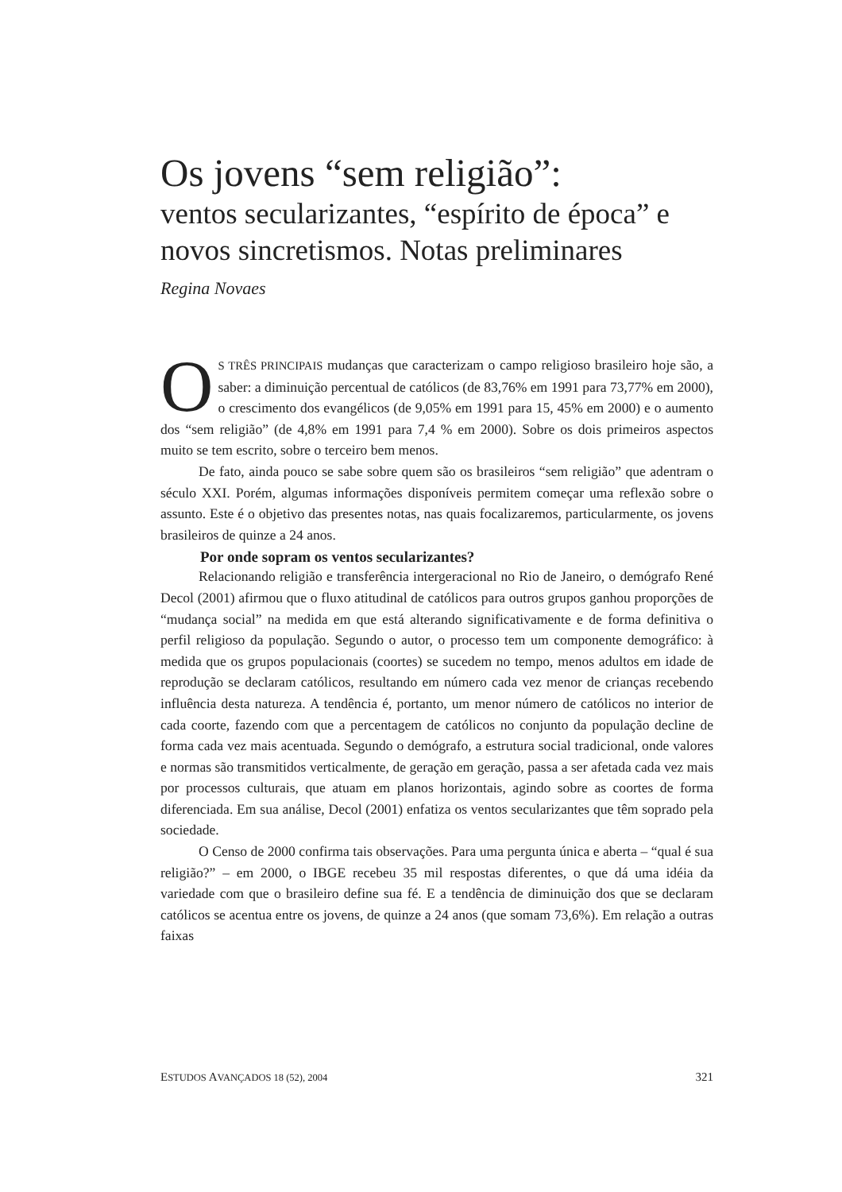Os jovens “sem religião”:
ventos secularizantes, “espírito de época” e novos sincretismos. Notas preliminares
Regina Novaes
OS TRÊS PRINCIPAIS mudanças que caracterizam o campo religioso brasileiro hoje são, a saber: a diminuição percentual de católicos (de 83,76% em 1991 para 73,77% em 2000), o crescimento dos evangélicos (de 9,05% em 1991 para 15, 45% em 2000) e o aumento dos “sem religião” (de 4,8% em 1991 para 7,4 % em 2000). Sobre os dois primeiros aspectos muito se tem escrito, sobre o terceiro bem menos.
De fato, ainda pouco se sabe sobre quem são os brasileiros “sem religião” que adentram o século XXI. Porém, algumas informações disponíveis permitem começar uma reflexão sobre o assunto. Este é o objetivo das presentes notas, nas quais focalizaremos, particularmente, os jovens brasileiros de quinze a 24 anos.
Por onde sopram os ventos secularizantes?
Relacionando religião e transferência intergeracional no Rio de Janeiro, o demógrafo René Decol (2001) afirmou que o fluxo atitudinal de católicos para outros grupos ganhou proporções de “mudança social” na medida em que está alterando significativamente e de forma definitiva o perfil religioso da população. Segundo o autor, o processo tem um componente demográfico: à medida que os grupos populacionais (coortes) se sucedem no tempo, menos adultos em idade de reprodução se declaram católicos, resultando em número cada vez menor de crianças recebendo influência desta natureza. A tendência é, portanto, um menor número de católicos no interior de cada coorte, fazendo com que a percentagem de católicos no conjunto da população decline de forma cada vez mais acentuada. Segundo o demógrafo, a estrutura social tradicional, onde valores e normas são transmitidos verticalmente, de geração em geração, passa a ser afetada cada vez mais por processos culturais, que atuam em planos horizontais, agindo sobre as coortes de forma diferenciada. Em sua análise, Decol (2001) enfatiza os ventos secularizantes que têm soprado pela sociedade.
O Censo de 2000 confirma tais observações. Para uma pergunta única e aberta – “qual é sua religião?” – em 2000, o IBGE recebeu 35 mil respostas diferentes, o que dá uma idéia da variedade com que o brasileiro define sua fé. E a tendência de diminuição dos que se declaram católicos se acentua entre os jovens, de quinze a 24 anos (que somam 73,6%). Em relação a outras faixas
ESTUDOS AVANÇADOS 18 (52), 2004 321